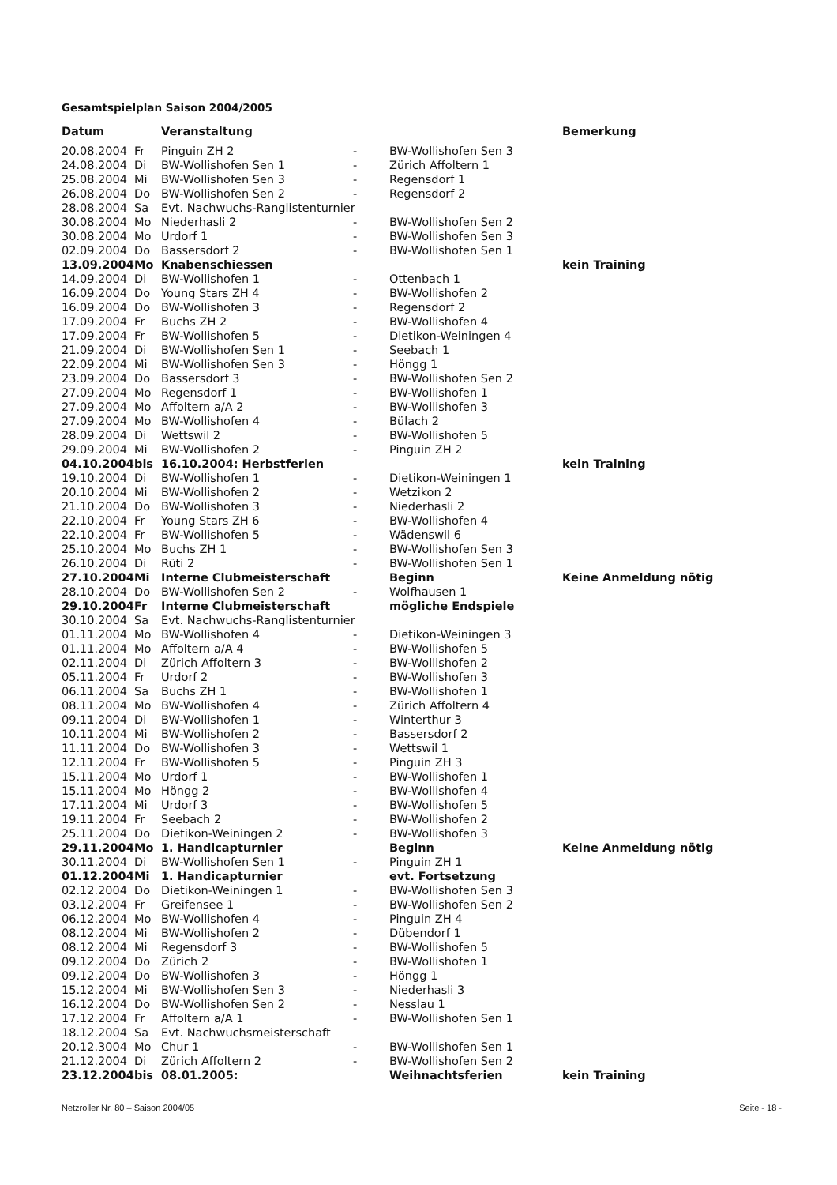Gesamtspielplan Saison 2004/2005
| Datum | | Veranstaltung | | | Bemerkung |
| --- | --- | --- | --- | --- | --- |
| 20.08.2004 | Fr | Pinguin ZH 2 | - | BW-Wollishofen Sen 3 | |
| 24.08.2004 | Di | BW-Wollishofen Sen 1 | - | Zürich Affoltern 1 | |
| 25.08.2004 | Mi | BW-Wollishofen Sen 3 | - | Regensdorf 1 | |
| 26.08.2004 | Do | BW-Wollishofen Sen 2 | - | Regensdorf 2 | |
| 28.08.2004 | Sa | Evt. Nachwuchs-Ranglistenturnier | | | |
| 30.08.2004 | Mo | Niederhasli 2 | - | BW-Wollishofen Sen 2 | |
| 30.08.2004 | Mo | Urdorf 1 | - | BW-Wollishofen Sen 3 | |
| 02.09.2004 | Do | Bassersdorf 2 | - | BW-Wollishofen Sen 1 | |
| 13.09.2004 | Mo | Knabenschiessen | | | kein Training |
| 14.09.2004 | Di | BW-Wollishofen 1 | - | Ottenbach 1 | |
| 16.09.2004 | Do | Young Stars ZH 4 | - | BW-Wollishofen 2 | |
| 16.09.2004 | Do | BW-Wollishofen 3 | - | Regensdorf 2 | |
| 17.09.2004 | Fr | Buchs ZH 2 | - | BW-Wollishofen 4 | |
| 17.09.2004 | Fr | BW-Wollishofen 5 | - | Dietikon-Weiningen 4 | |
| 21.09.2004 | Di | BW-Wollishofen Sen 1 | - | Seebach 1 | |
| 22.09.2004 | Mi | BW-Wollishofen Sen 3 | - | Höngg 1 | |
| 23.09.2004 | Do | Bassersdorf 3 | - | BW-Wollishofen Sen 2 | |
| 27.09.2004 | Mo | Regensdorf 1 | - | BW-Wollishofen 1 | |
| 27.09.2004 | Mo | Affoltern a/A 2 | - | BW-Wollishofen 3 | |
| 27.09.2004 | Mo | BW-Wollishofen 4 | - | Bülach 2 | |
| 28.09.2004 | Di | Wettswil 2 | - | BW-Wollishofen 5 | |
| 29.09.2004 | Mi | BW-Wollishofen 2 | - | Pinguin ZH 2 | |
| 04.10.2004 | bis | 16.10.2004: Herbstferien | | | kein Training |
| 19.10.2004 | Di | BW-Wollishofen 1 | - | Dietikon-Weiningen 1 | |
| 20.10.2004 | Mi | BW-Wollishofen 2 | - | Wetzikon 2 | |
| 21.10.2004 | Do | BW-Wollishofen 3 | - | Niederhasli 2 | |
| 22.10.2004 | Fr | Young Stars ZH 6 | - | BW-Wollishofen 4 | |
| 22.10.2004 | Fr | BW-Wollishofen 5 | - | Wädenswil 6 | |
| 25.10.2004 | Mo | Buchs ZH 1 | - | BW-Wollishofen Sen 3 | |
| 26.10.2004 | Di | Rüti 2 | - | BW-Wollishofen Sen 1 | |
| 27.10.2004 | Mi | Interne Clubmeisterschaft | | Beginn | Keine Anmeldung nötig |
| 28.10.2004 | Do | BW-Wollishofen Sen 2 | - | Wolfhausen 1 | |
| 29.10.2004 | Fr | Interne Clubmeisterschaft | | mögliche Endspiele | |
| 30.10.2004 | Sa | Evt. Nachwuchs-Ranglistenturnier | | | |
| 01.11.2004 | Mo | BW-Wollishofen 4 | - | Dietikon-Weiningen 3 | |
| 01.11.2004 | Mo | Affoltern a/A 4 | - | BW-Wollishofen 5 | |
| 02.11.2004 | Di | Zürich Affoltern 3 | - | BW-Wollishofen 2 | |
| 05.11.2004 | Fr | Urdorf 2 | - | BW-Wollishofen 3 | |
| 06.11.2004 | Sa | Buchs ZH 1 | - | BW-Wollishofen 1 | |
| 08.11.2004 | Mo | BW-Wollishofen 4 | - | Zürich Affoltern 4 | |
| 09.11.2004 | Di | BW-Wollishofen 1 | - | Winterthur 3 | |
| 10.11.2004 | Mi | BW-Wollishofen 2 | - | Bassersdorf 2 | |
| 11.11.2004 | Do | BW-Wollishofen 3 | - | Wettswil 1 | |
| 12.11.2004 | Fr | BW-Wollishofen 5 | - | Pinguin ZH 3 | |
| 15.11.2004 | Mo | Urdorf 1 | - | BW-Wollishofen 1 | |
| 15.11.2004 | Mo | Höngg 2 | - | BW-Wollishofen 4 | |
| 17.11.2004 | Mi | Urdorf 3 | - | BW-Wollishofen 5 | |
| 19.11.2004 | Fr | Seebach 2 | - | BW-Wollishofen 2 | |
| 25.11.2004 | Do | Dietikon-Weiningen 2 | - | BW-Wollishofen 3 | |
| 29.11.2004 | Mo | 1. Handicapturnier | | Beginn | Keine Anmeldung nötig |
| 30.11.2004 | Di | BW-Wollishofen Sen 1 | - | Pinguin ZH 1 | |
| 01.12.2004 | Mi | 1. Handicapturnier | | evt. Fortsetzung | |
| 02.12.2004 | Do | Dietikon-Weiningen 1 | - | BW-Wollishofen Sen 3 | |
| 03.12.2004 | Fr | Greifensee 1 | - | BW-Wollishofen Sen 2 | |
| 06.12.2004 | Mo | BW-Wollishofen 4 | - | Pinguin ZH 4 | |
| 08.12.2004 | Mi | BW-Wollishofen 2 | - | Dübendorf 1 | |
| 08.12.2004 | Mi | Regensdorf 3 | - | BW-Wollishofen 5 | |
| 09.12.2004 | Do | Zürich 2 | - | BW-Wollishofen 1 | |
| 09.12.2004 | Do | BW-Wollishofen 3 | - | Höngg 1 | |
| 15.12.2004 | Mi | BW-Wollishofen Sen 3 | - | Niederhasli 3 | |
| 16.12.2004 | Do | BW-Wollishofen Sen 2 | - | Nesslau 1 | |
| 17.12.2004 | Fr | Affoltern a/A 1 | - | BW-Wollishofen Sen 1 | |
| 18.12.2004 | Sa | Evt. Nachwuchsmeisterschaft | | | |
| 20.12.3004 | Mo | Chur 1 | - | BW-Wollishofen Sen 1 | |
| 21.12.2004 | Di | Zürich Affoltern 2 | - | BW-Wollishofen Sen 2 | |
| 23.12.2004 | bis | 08.01.2005: | | Weihnachtsferien | kein Training |
Netzroller Nr. 80 – Saison 2004/05 Seite - 18 -